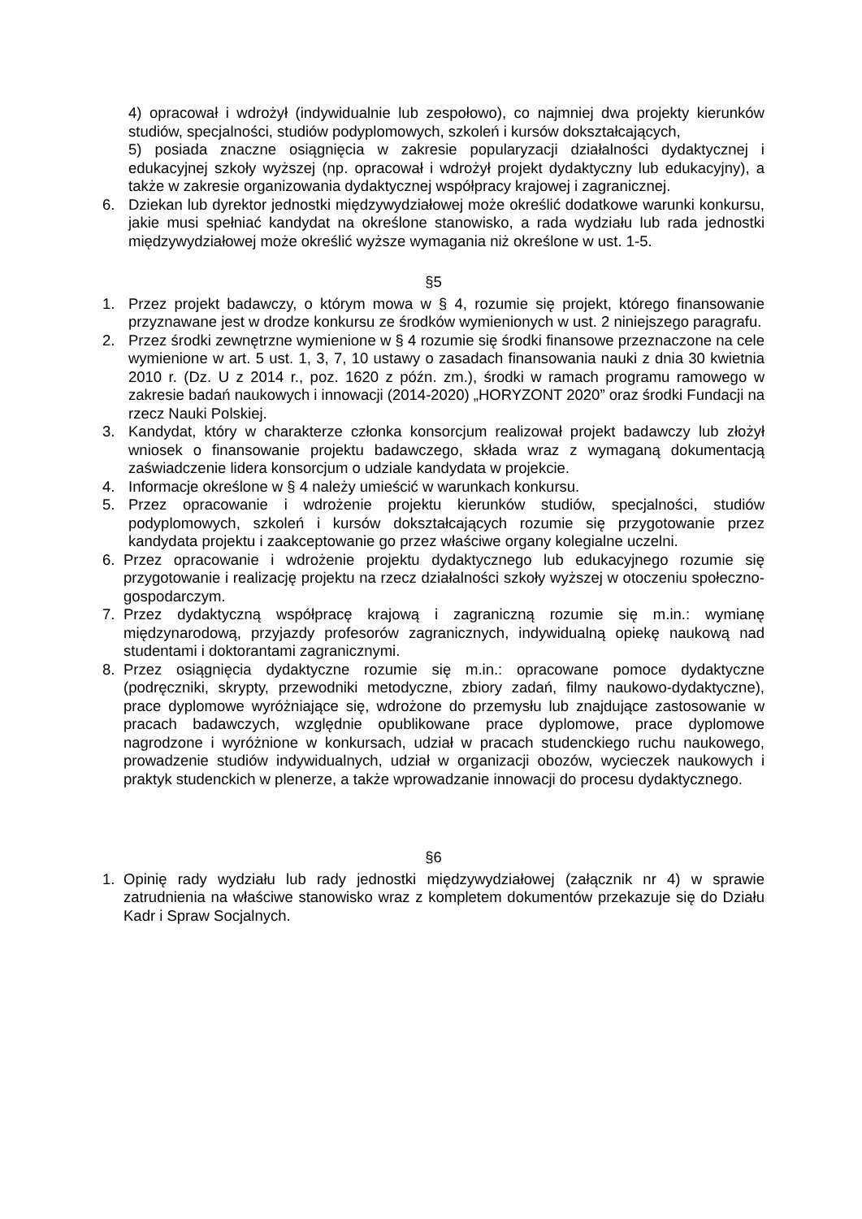4) opracował i wdrożył (indywidualnie lub zespołowo), co najmniej dwa projekty kierunków studiów, specjalności, studiów podyplomowych, szkoleń i kursów dokształcających,
5) posiada znaczne osiągnięcia w zakresie popularyzacji działalności dydaktycznej i edukacyjnej szkoły wyższej (np. opracował i wdrożył projekt dydaktyczny lub edukacyjny), a także w zakresie organizowania dydaktycznej współpracy krajowej i zagranicznej.
6. Dziekan lub dyrektor jednostki międzywydziałowej może określić dodatkowe warunki konkursu, jakie musi spełniać kandydat na określone stanowisko, a rada wydziału lub rada jednostki międzywydziałowej może określić wyższe wymagania niż określone w ust. 1-5.
§5
1. Przez projekt badawczy, o którym mowa w § 4, rozumie się projekt, którego finansowanie przyznawane jest w drodze konkursu ze środków wymienionych w ust. 2 niniejszego paragrafu.
2. Przez środki zewnętrzne wymienione w § 4 rozumie się środki finansowe przeznaczone na cele wymienione w art. 5 ust. 1, 3, 7, 10 ustawy o zasadach finansowania nauki z dnia 30 kwietnia 2010 r. (Dz. U z 2014 r., poz. 1620 z późn. zm.), środki w ramach programu ramowego w zakresie badań naukowych i innowacji (2014-2020) „HORYZONT 2020” oraz środki Fundacji na rzecz Nauki Polskiej.
3. Kandydat, który w charakterze członka konsorcjum realizował projekt badawczy lub złożył wniosek o finansowanie projektu badawczego, składa wraz z wymaganą dokumentacją zaświadczenie lidera konsorcjum o udziale kandydata w projekcie.
4. Informacje określone w § 4 należy umieścić w warunkach konkursu.
5. Przez opracowanie i wdrożenie projektu kierunków studiów, specjalności, studiów podyplomowych, szkoleń i kursów dokształcających rozumie się przygotowanie przez kandydata projektu i zaakceptowanie go przez właściwe organy kolegialne uczelni.
6. Przez opracowanie i wdrożenie projektu dydaktycznego lub edukacyjnego rozumie się przygotowanie i realizację projektu na rzecz działalności szkoły wyższej w otoczeniu społeczno-gospodarczym.
7. Przez dydaktyczną współpracę krajową i zagraniczną rozumie się m.in.: wymianę międzynarodową, przyjazdy profesorów zagranicznych, indywidualną opiekę naukową nad studentami i doktorantami zagranicznymi.
8. Przez osiągnięcia dydaktyczne rozumie się m.in.: opracowane pomoce dydaktyczne (podręczniki, skrypty, przewodniki metodyczne, zbiory zadań, filmy naukowo-dydaktyczne), prace dyplomowe wyróżniające się, wdrożone do przemysłu lub znajdujące zastosowanie w pracach badawczych, względnie opublikowane prace dyplomowe, prace dyplomowe nagrodzone i wyróżnione w konkursach, udział w pracach studenckiego ruchu naukowego, prowadzenie studiów indywidualnych, udział w organizacji obozów, wycieczek naukowych i praktyk studenckich w plenerze, a także wprowadzanie innowacji do procesu dydaktycznego.
§6
1. Opinię rady wydziału lub rady jednostki międzywydziałowej (załącznik nr 4) w sprawie zatrudnienia na właściwe stanowisko wraz z kompletem dokumentów przekazuje się do Działu Kadr i Spraw Socjalnych.